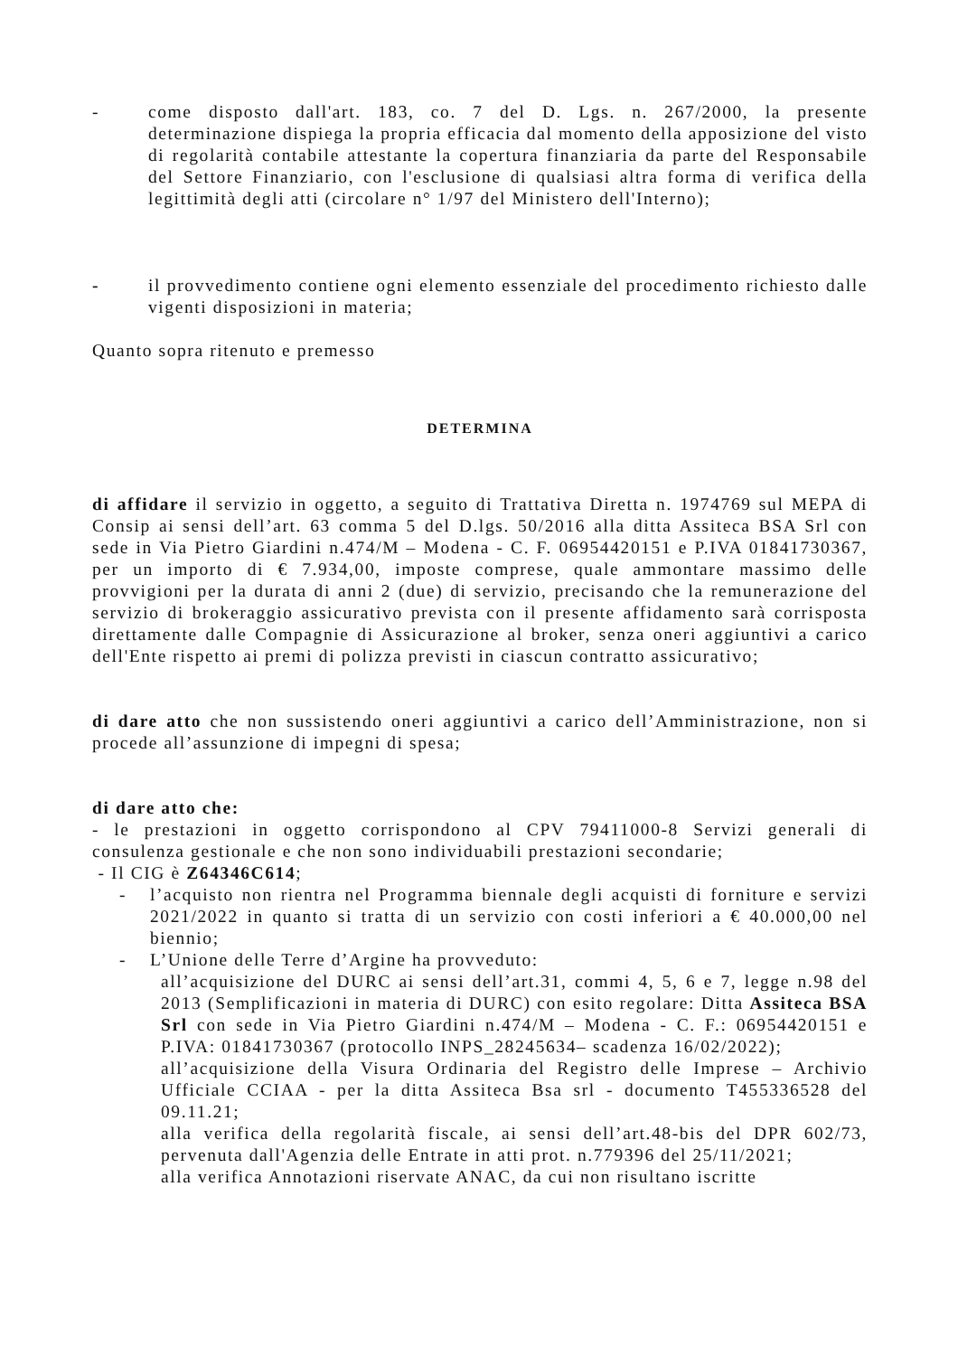- come disposto dall'art. 183, co. 7 del D. Lgs. n. 267/2000, la presente determinazione dispiega la propria efficacia dal momento della apposizione del visto di regolarità contabile attestante la copertura finanziaria da parte del Responsabile del Settore Finanziario, con l'esclusione di qualsiasi altra forma di verifica della legittimità degli atti (circolare n° 1/97 del Ministero dell'Interno);
- il provvedimento contiene ogni elemento essenziale del procedimento richiesto dalle vigenti disposizioni in materia;
Quanto sopra ritenuto e premesso
DETERMINA
di affidare il servizio in oggetto, a seguito di Trattativa Diretta n. 1974769 sul MEPA di Consip ai sensi dell’art. 63 comma 5 del D.lgs. 50/2016 alla ditta Assiteca BSA Srl con sede in Via Pietro Giardini n.474/M – Modena - C. F. 06954420151 e P.IVA 01841730367, per un importo di € 7.934,00, imposte comprese, quale ammontare massimo delle provvigioni per la durata di anni 2 (due) di servizio, precisando che la remunerazione del servizio di brokeraggio assicurativo prevista con il presente affidamento sarà corrisposta direttamente dalle Compagnie di Assicurazione al broker, senza oneri aggiuntivi a carico dell'Ente rispetto ai premi di polizza previsti in ciascun contratto assicurativo;
di dare atto che non sussistendo oneri aggiuntivi a carico dell’Amministrazione, non si procede all’assunzione di impegni di spesa;
di dare atto che:
- le prestazioni in oggetto corrispondono al CPV 79411000-8 Servizi generali di consulenza gestionale e che non sono individuabili prestazioni secondarie;
- Il CIG è Z64346C614;
- l’acquisto non rientra nel Programma biennale degli acquisti di forniture e servizi 2021/2022 in quanto si tratta di un servizio con costi inferiori a € 40.000,00 nel biennio;
- L’Unione delle Terre d’Argine ha provveduto:
all’acquisizione del DURC ai sensi dell’art.31, commi 4, 5, 6 e 7, legge n.98 del 2013 (Semplificazioni in materia di DURC) con esito regolare: Ditta Assiteca BSA Srl con sede in Via Pietro Giardini n.474/M – Modena - C. F.: 06954420151 e P.IVA: 01841730367 (protocollo INPS_28245634– scadenza 16/02/2022);
all’acquisizione della Visura Ordinaria del Registro delle Imprese – Archivio Ufficiale CCIAA - per la ditta Assiteca Bsa srl - documento T455336528 del 09.11.21;
alla verifica della regolarità fiscale, ai sensi dell’art.48-bis del DPR 602/73, pervenuta dall'Agenzia delle Entrate in atti prot. n.779396 del 25/11/2021;
alla verifica Annotazioni riservate ANAC, da cui non risultano iscritte